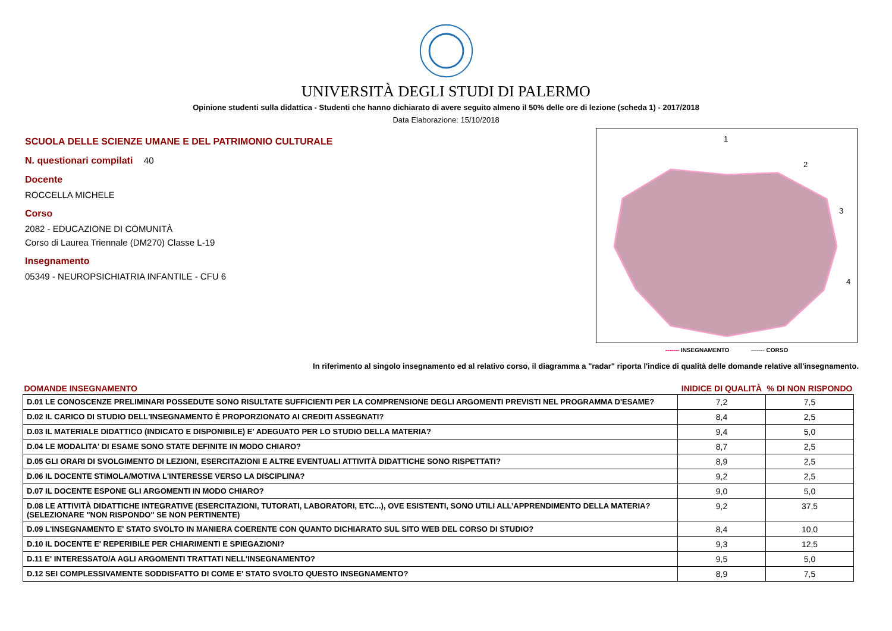UNIVERSITÀ DEGLI STUDI DI PALERMO
Opinione studenti sulla didattica - Studenti che hanno dichiarato di avere seguito almeno il 50% delle ore di lezione (scheda 1) - 2017/2018
Data Elaborazione: 15/10/2018
SCUOLA DELLE SCIENZE UMANE E DEL PATRIMONIO CULTURALE
N. questionari compilati 40
Docente
ROCCELLA MICHELE
Corso
2082 - EDUCAZIONE DI COMUNITÀ
Corso di Laurea Triennale (DM270) Classe L-19
Insegnamento
05349 - NEUROPSICHIATRIA INFANTILE - CFU 6
1
2
3
4
------- INSEGNAMENTO ------- CORSO
In riferimento al singolo insegnamento ed al relativo corso, il diagramma a "radar" riporta l'indice di qualità delle domande relative all'insegnamento.
| DOMANDE INSEGNAMENTO | INIDICE DI QUALITÀ | % DI NON RISPONDO |
| --- | --- | --- |
| D.01 LE CONOSCENZE PRELIMINARI POSSEDUTE SONO RISULTATE SUFFICIENTI PER LA COMPRENSIONE DEGLI ARGOMENTI PREVISTI NEL PROGRAMMA D'ESAME? | 7,2 | 7,5 |
| D.02 IL CARICO DI STUDIO DELL'INSEGNAMENTO È PROPORZIONATO AI CREDITI ASSEGNATI? | 8,4 | 2,5 |
| D.03 IL MATERIALE DIDATTICO (INDICATO E DISPONIBILE) E' ADEGUATO PER LO STUDIO DELLA MATERIA? | 9,4 | 5,0 |
| D.04 LE MODALITA' DI ESAME SONO STATE DEFINITE IN MODO CHIARO? | 8,7 | 2,5 |
| D.05 GLI ORARI DI SVOLGIMENTO DI LEZIONI, ESERCITAZIONI E ALTRE EVENTUALI ATTIVITÀ DIDATTICHE SONO RISPETTATI? | 8,9 | 2,5 |
| D.06 IL DOCENTE STIMOLA/MOTIVA L'INTERESSE VERSO LA DISCIPLINA? | 9,2 | 2,5 |
| D.07 IL DOCENTE ESPONE GLI ARGOMENTI IN MODO CHIARO? | 9,0 | 5,0 |
| D.08 LE ATTIVITÀ DIDATTICHE INTEGRATIVE (ESERCITAZIONI, TUTORATI, LABORATORI, ETC...), OVE ESISTENTI, SONO UTILI ALL’APPRENDIMENTO DELLA MATERIA? (SELEZIONARE "NON RISPONDO" SE NON PERTINENTE) | 9,2 | 37,5 |
| D.09 L'INSEGNAMENTO E' STATO SVOLTO IN MANIERA COERENTE CON QUANTO DICHIARATO SUL SITO WEB DEL CORSO DI STUDIO? | 8,4 | 10,0 |
| D.10 IL DOCENTE E' REPERIBILE PER CHIARIMENTI E SPIEGAZIONI? | 9,3 | 12,5 |
| D.11 E' INTERESSATO/A AGLI ARGOMENTI TRATTATI NELL'INSEGNAMENTO? | 9,5 | 5,0 |
| D.12 SEI COMPLESSIVAMENTE SODDISFATTO DI COME E' STATO SVOLTO QUESTO INSEGNAMENTO? | 8,9 | 7,5 |